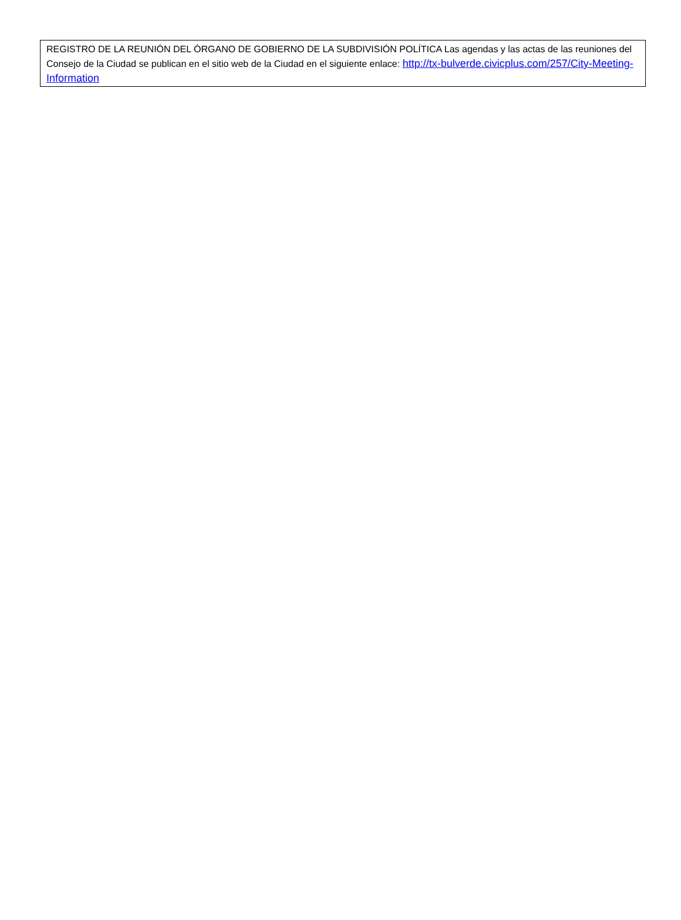REGISTRO DE LA REUNIÓN DEL ÓRGANO DE GOBIERNO DE LA SUBDIVISIÓN POLÍTICA Las agendas y las actas de las reuniones del Consejo de la Ciudad se publican en el sitio web de la Ciudad en el siguiente enlace: http://tx-bulverde.civicplus.com/257/City-Meeting-Information